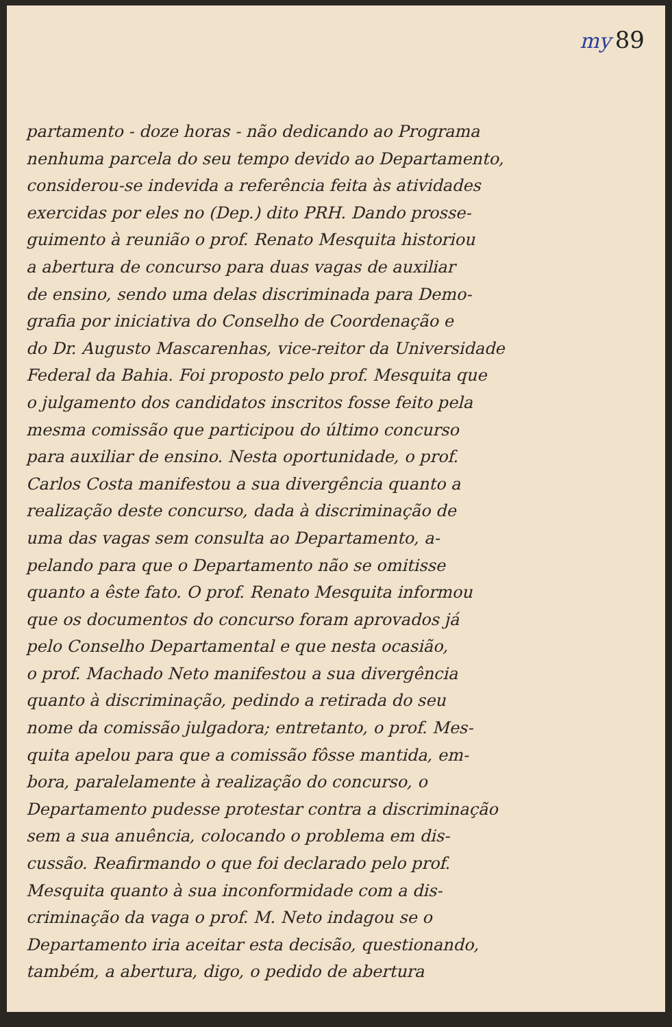my 89
partamento - doze horas - não dedicando ao Programa
nenhuma parcela do seu tempo devido ao Departamento,
considerou-se indevida a referência feita às atividades
exercidas por eles no (Dep.) dito PRH. Dando prosse-
guimento à reunião o prof. Renato Mesquita historiou
a abertura de concurso para duas vagas de auxiliar
de ensino, sendo uma delas discriminada para Demo-
grafia por iniciativa do Conselho de Coordenação e
do Dr. Augusto Mascarenhas, vice-reitor da Universidade
Federal da Bahia. Foi proposto pelo prof. Mesquita que
o julgamento dos candidatos inscritos fosse feito pela
mesma comissão que participou do último concurso
para auxiliar de ensino. Nesta oportunidade, o prof.
Carlos Costa manifestou a sua divergência quanto a
realização deste concurso, dada à discriminação de
uma das vagas sem consulta ao Departamento, a-
pelando para que o Departamento não se omitisse
quanto a êste fato. O prof. Renato Mesquita informou
que os documentos do concurso foram aprovados já
pelo Conselho Departamental e que nesta ocasião,
o prof. Machado Neto manifestou a sua divergência
quanto à discriminação, pedindo a retirada do seu
nome da comissão julgadora; entretanto, o prof. Mes-
quita apelou para que a comissão fôsse mantida, em-
bora, paralelamente à realização do concurso, o
Departamento pudesse protestar contra a discriminação
sem a sua anuência, colocando o problema em dis-
cussão. Reafirmando o que foi declarado pelo prof.
Mesquita quanto à sua inconformidade com a dis-
criminação da vaga o prof. M. Neto indagou se o
Departamento iria aceitar esta decisão, questionando,
também, a abertura, digo, o pedido de abertura